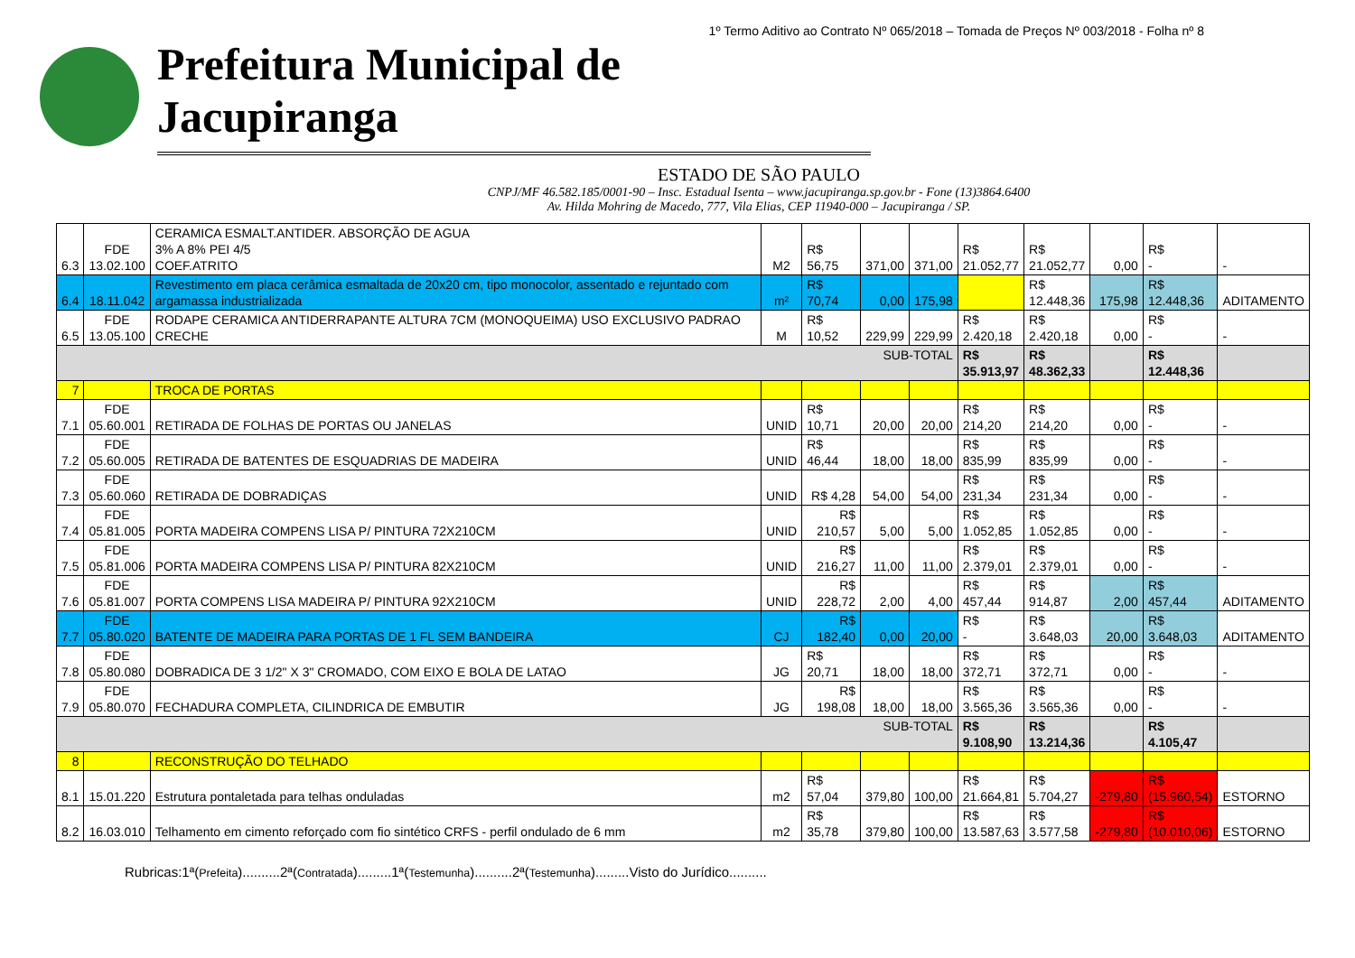1º Termo Aditivo ao Contrato Nº 065/2018 – Tomada de Preços Nº 003/2018 - Folha nº 8
Prefeitura Municipal de Jacupiranga
ESTADO DE SÃO PAULO
CNPJ/MF 46.582.185/0001-90 – Insc. Estadual Isenta – www.jacupiranga.sp.gov.br - Fone (13)3864.6400
Av. Hilda Mohring de Macedo, 777, Vila Elias, CEP 11940-000 – Jacupiranga / SP.
| 6.3 | FDE 13.02.100 | CERAMICA ESMALT.ANTIDER. ABSORÇÃO DE AGUA 3% A 8% PEI 4/5 COEF.ATRITO | M2 | R$ 56,75 | 371,00 | 371,00 | R$ 21.052,77 | R$ 21.052,77 | 0,00 | R$ - | - |
| 6.4 | 18.11.042 | Revestimento em placa cerâmica esmaltada de 20x20 cm, tipo monocolor, assentado e rejuntado com argamassa industrializada | m² | R$ 70,74 | 0,00 | 175,98 | | R$ 12.448,36 | 175,98 | R$ 12.448,36 | ADITAMENTO |
| 6.5 | FDE 13.05.100 | RODAPE CERAMICA ANTIDERRAPANTE ALTURA 7CM (MONOQUEIMA) USO EXCLUSIVO PADRAO CRECHE | M | R$ 10,52 | 229,99 | 229,99 | R$ 2.420,18 | R$ 2.420,18 | 0,00 | R$ - | - |
| SUB-TOTAL | | | | | | | R$ 35.913,97 | R$ 48.362,33 | | R$ 12.448,36 | |
| 7 | | TROCA DE PORTAS | | | | | | | | | |
| 7.1 | FDE 05.60.001 | RETIRADA DE FOLHAS DE PORTAS OU JANELAS | UNID | R$ 10,71 | 20,00 | 20,00 | R$ 214,20 | R$ 214,20 | 0,00 | R$ - | - |
| 7.2 | FDE 05.60.005 | RETIRADA DE BATENTES DE ESQUADRIAS DE MADEIRA | UNID | R$ 46,44 | 18,00 | 18,00 | R$ 835,99 | R$ 835,99 | 0,00 | R$ - | - |
| 7.3 | FDE 05.60.060 | RETIRADA DE DOBRADIÇAS | UNID | R$ 4,28 | 54,00 | 54,00 | R$ 231,34 | R$ 231,34 | 0,00 | R$ - | - |
| 7.4 | FDE 05.81.005 | PORTA MADEIRA COMPENS LISA P/ PINTURA 72X210CM | UNID | R$ 210,57 | 5,00 | 5,00 | R$ 1.052,85 | R$ 1.052,85 | 0,00 | R$ - | - |
| 7.5 | FDE 05.81.006 | PORTA MADEIRA COMPENS LISA P/ PINTURA 82X210CM | UNID | R$ 216,27 | 11,00 | 11,00 | R$ 2.379,01 | R$ 2.379,01 | 0,00 | R$ - | - |
| 7.6 | FDE 05.81.007 | PORTA COMPENS LISA MADEIRA P/ PINTURA 92X210CM | UNID | R$ 228,72 | 2,00 | 4,00 | R$ 457,44 | R$ 914,87 | 2,00 | R$ 457,44 | ADITAMENTO |
| 7.7 | FDE 05.80.020 | BATENTE DE MADEIRA PARA PORTAS DE 1 FL SEM BANDEIRA | CJ | R$ 182,40 | 0,00 | 20,00 | R$ - | R$ 3.648,03 | 20,00 | R$ 3.648,03 | ADITAMENTO |
| 7.8 | FDE 05.80.080 | DOBRADICA DE 3 1/2" X 3" CROMADO, COM EIXO E BOLA DE LATAO | JG | R$ 20,71 | 18,00 | 18,00 | R$ 372,71 | R$ 372,71 | 0,00 | R$ - | - |
| 7.9 | FDE 05.80.070 | FECHADURA COMPLETA, CILINDRICA DE EMBUTIR | JG | R$ 198,08 | 18,00 | 18,00 | R$ 3.565,36 | R$ 3.565,36 | 0,00 | R$ - | - |
| SUB-TOTAL | | | | | | | R$ 9.108,90 | R$ 13.214,36 | | R$ 4.105,47 | |
| 8 | | RECONSTRUÇÃO DO TELHADO | | | | | | | | | |
| 8.1 | 15.01.220 | Estrutura pontaletada para telhas onduladas | m2 | R$ 57,04 | 379,80 | 100,00 | R$ 21.664,81 | R$ 5.704,27 | -279,80 | R$ (15.960,54) | ESTORNO |
| 8.2 | 16.03.010 | Telhamento em cimento reforçado com fio sintético CRFS - perfil ondulado de 6 mm | m2 | R$ 35,78 | 379,80 | 100,00 | R$ 13.587,63 | R$ 3.577,58 | -279,80 | R$ (10.010,06) | ESTORNO |
Rubricas:1ª(Prefeita)..........2ª(Contratada).........1ª(Testemunha)..........2ª(Testemunha).........Visto do Jurídico..........